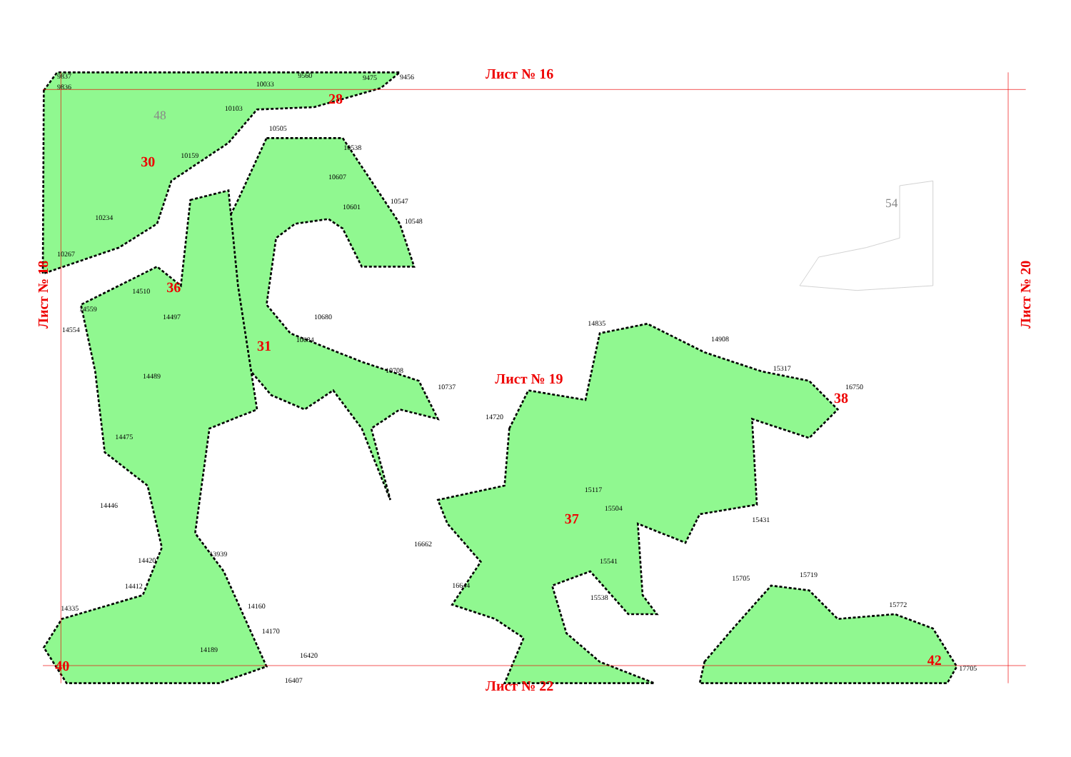Лист № 16
Лист № 19
Лист № 22
Лист № 18
Лист № 20
28
30
31
36
37
38
40
42
48
54
9837
9836
10033
9560
9475
9456
10103
10505
10159
10538
10607
10601
10547
10548
10234
10267
14510
14559
14554
14497
10680
10684
10708
10737
14489
14475
14446
14420
14412
14335
13939
14160
14170
14189
14720
14835
14908
15317
16750
15117
15504
15541
16662
16644
15431
15705
15719
15772
17705
15538
16420
16407